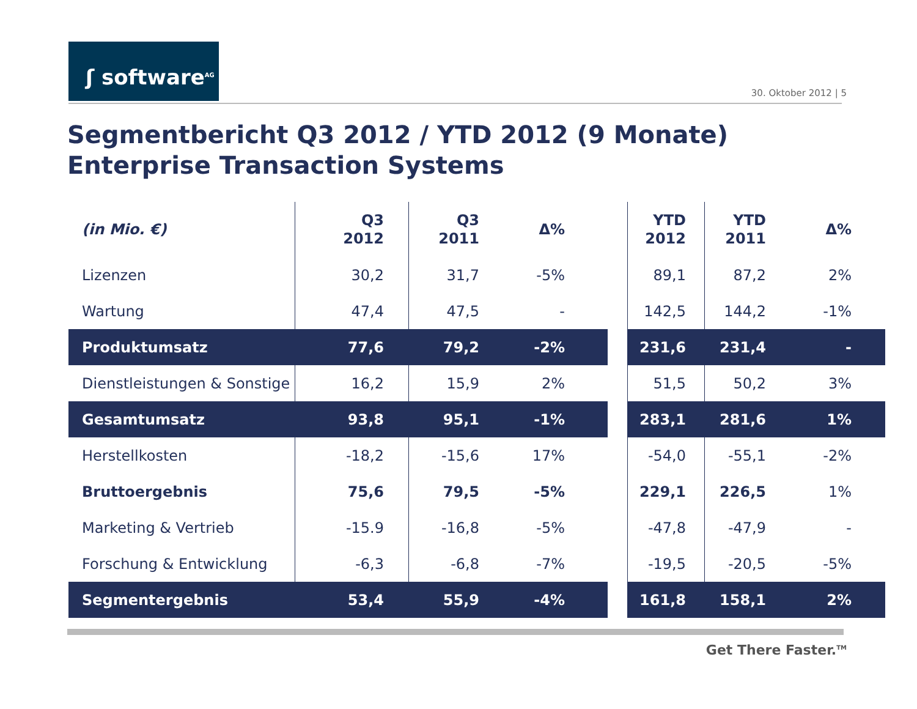ʃ software<sup>AG</sup>
30. Oktober 2012 | 5
Segmentbericht Q3 2012 / YTD 2012 (9 Monate)
Enterprise Transaction Systems
| (in Mio. €) | Q3 2012 | Q3 2011 | Δ% | | YTD 2012 | YTD 2011 | Δ% |
| --- | --- | --- | --- | --- | --- | --- | --- |
| Lizenzen | 30,2 | 31,7 | -5% | | 89,1 | 87,2 | 2% |
| Wartung | 47,4 | 47,5 | - | | 142,5 | 144,2 | -1% |
| Produktumsatz | 77,6 | 79,2 | -2% | | 231,6 | 231,4 | - |
| Dienstleistungen & Sonstige | 16,2 | 15,9 | 2% | | 51,5 | 50,2 | 3% |
| Gesamtumsatz | 93,8 | 95,1 | -1% | | 283,1 | 281,6 | 1% |
| Herstellkosten | -18,2 | -15,6 | 17% | | -54,0 | -55,1 | -2% |
| Bruttoergebnis | 75,6 | 79,5 | -5% | | 229,1 | 226,5 | 1% |
| Marketing & Vertrieb | -15.9 | -16,8 | -5% | | -47,8 | -47,9 | - |
| Forschung & Entwicklung | -6,3 | -6,8 | -7% | | -19,5 | -20,5 | -5% |
| Segmentergebnis | 53,4 | 55,9 | -4% | | 161,8 | 158,1 | 2% |
Get There Faster.<sup>TM</sup>